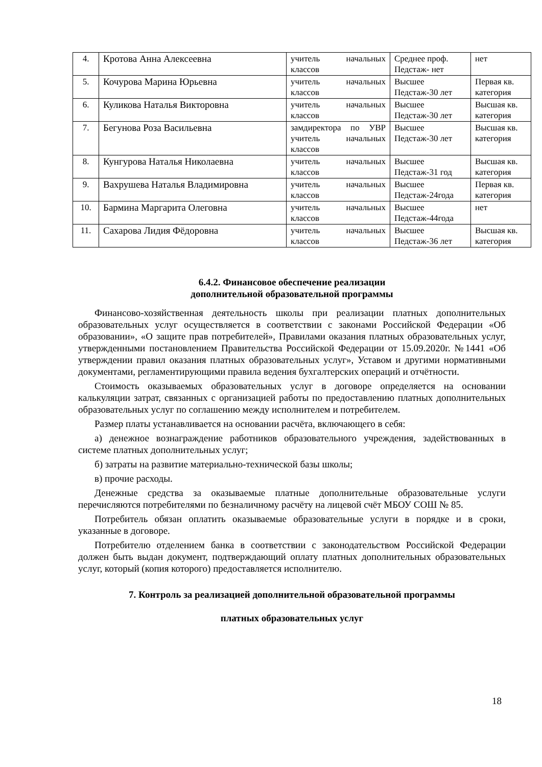| 4. | Кротова Анна Алексеевна | учитель начальных классов | Среднее проф. Педстаж- нет | нет |
| 5. | Кочурова Марина Юрьевна | учитель начальных классов | Высшее Педстаж-30 лет | Первая кв. категория |
| 6. | Куликова Наталья Викторовна | учитель начальных классов | Высшее Педстаж-30 лет | Высшая кв. категория |
| 7. | Бегунова Роза Васильевна | замдиректора по УВР учитель начальных классов | Высшее Педстаж-30 лет | Высшая кв. категория |
| 8. | Кунгурова Наталья Николаевна | учитель начальных классов | Высшее Педстаж-31 год | Высшая кв. категория |
| 9. | Вахрушева Наталья Владимировна | учитель начальных классов | Высшее Педстаж-24года | Первая кв. категория |
| 10. | Бармина Маргарита Олеговна | учитель начальных классов | Высшее Педстаж-44года | нет |
| 11. | Сахарова Лидия Фёдоровна | учитель начальных классов | Высшее Педстаж-36 лет | Высшая кв. категория |
6.4.2. Финансовое обеспечение реализации
дополнительной образовательной программы
Финансово-хозяйственная деятельность школы при реализации платных дополнительных образовательных услуг осуществляется в соответствии с законами Российской Федерации «Об образовании», «О защите прав потребителей», Правилами оказания платных образовательных услуг, утвержденными постановлением Правительства Российской Федерации от 15.09.2020г. №1441 «Об утверждении правил оказания платных образовательных услуг», Уставом и другими нормативными документами, регламентирующими правила ведения бухгалтерских операций и отчётности.
Стоимость оказываемых образовательных услуг в договоре определяется на основании калькуляции затрат, связанных с организацией работы по предоставлению платных дополнительных образовательных услуг по соглашению между исполнителем и потребителем.
Размер платы устанавливается на основании расчёта, включающего в себя:
а) денежное вознаграждение работников образовательного учреждения, задействованных в системе платных дополнительных услуг;
б) затраты на развитие материально-технической базы школы;
в) прочие расходы.
Денежные средства за оказываемые платные дополнительные образовательные услуги перечисляются потребителями по безналичному расчёту на лицевой счёт МБОУ СОШ № 85.
Потребитель обязан оплатить оказываемые образовательные услуги в порядке и в сроки, указанные в договоре.
Потребителю отделением банка в соответствии с законодательством Российской Федерации должен быть выдан документ, подтверждающий оплату платных дополнительных образовательных услуг, который (копия которого) предоставляется исполнителю.
7. Контроль за реализацией дополнительной образовательной программы
платных образовательных услуг
18